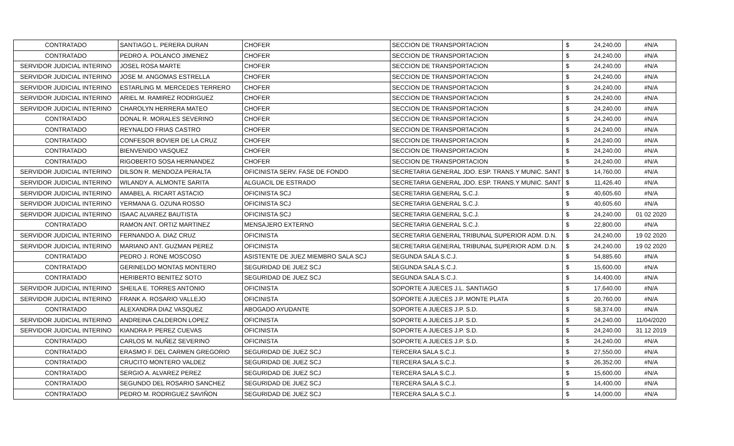| CONTRATADO | SANTIAGO L. PERERA DURAN | CHOFER | SECCION DE TRANSPORTACION | $ | 24,240.00 | #N/A |
| CONTRATADO | PEDRO A. POLANCO JIMENEZ | CHOFER | SECCION DE TRANSPORTACION | $ | 24,240.00 | #N/A |
| SERVIDOR JUDICIAL INTERINO | JOSEL ROSA MARTE | CHOFER | SECCION DE TRANSPORTACION | $ | 24,240.00 | #N/A |
| SERVIDOR JUDICIAL INTERINO | JOSE M. ANGOMAS ESTRELLA | CHOFER | SECCION DE TRANSPORTACION | $ | 24,240.00 | #N/A |
| SERVIDOR JUDICIAL INTERINO | ESTARLING M. MERCEDES TERRERO | CHOFER | SECCION DE TRANSPORTACION | $ | 24,240.00 | #N/A |
| SERVIDOR JUDICIAL INTERINO | ARIEL M. RAMIREZ RODRIGUEZ | CHOFER | SECCION DE TRANSPORTACION | $ | 24,240.00 | #N/A |
| SERVIDOR JUDICIAL INTERINO | CHAROLYN HERRERA MATEO | CHOFER | SECCION DE TRANSPORTACION | $ | 24,240.00 | #N/A |
| CONTRATADO | DONAL R. MORALES SEVERINO | CHOFER | SECCION DE TRANSPORTACION | $ | 24,240.00 | #N/A |
| CONTRATADO | REYNALDO FRIAS CASTRO | CHOFER | SECCION DE TRANSPORTACION | $ | 24,240.00 | #N/A |
| CONTRATADO | CONFESOR BOVIER DE LA CRUZ | CHOFER | SECCION DE TRANSPORTACION | $ | 24,240.00 | #N/A |
| CONTRATADO | BIENVENIDO VASQUEZ | CHOFER | SECCION DE TRANSPORTACION | $ | 24,240.00 | #N/A |
| CONTRATADO | RIGOBERTO SOSA HERNANDEZ | CHOFER | SECCION DE TRANSPORTACION | $ | 24,240.00 | #N/A |
| SERVIDOR JUDICIAL INTERINO | DILSON R. MENDOZA PERALTA | OFICINISTA SERV. FASE DE FONDO | SECRETARIA GENERAL JDO. ESP. TRANS.Y MUNIC. SANT | $ | 14,760.00 | #N/A |
| SERVIDOR JUDICIAL INTERINO | WILANDY A. ALMONTE SARITA | ALGUACIL DE ESTRADO | SECRETARIA GENERAL JDO. ESP. TRANS.Y MUNIC. SANT | $ | 11,426.40 | #N/A |
| SERVIDOR JUDICIAL INTERINO | AMABEL A. RICART ASTACIO | OFICINISTA SCJ | SECRETARIA GENERAL S.C.J. | $ | 40,605.60 | #N/A |
| SERVIDOR JUDICIAL INTERINO | YERMANA G. OZUNA ROSSO | OFICINISTA SCJ | SECRETARIA GENERAL S.C.J. | $ | 40,605.60 | #N/A |
| SERVIDOR JUDICIAL INTERINO | ISAAC ALVAREZ BAUTISTA | OFICINISTA SCJ | SECRETARIA GENERAL S.C.J. | $ | 24,240.00 | 01 02 2020 |
| CONTRATADO | RAMON ANT. ORTIZ MARTINEZ | MENSAJERO EXTERNO | SECRETARIA GENERAL S.C.J. | $ | 22,800.00 | #N/A |
| SERVIDOR JUDICIAL INTERINO | FERNANDO A. DIAZ CRUZ | OFICINISTA | SECRETARIA GENERAL TRIBUNAL SUPERIOR ADM. D.N. | $ | 24,240.00 | 19 02 2020 |
| SERVIDOR JUDICIAL INTERINO | MARIANO ANT. GUZMAN PEREZ | OFICINISTA | SECRETARIA GENERAL TRIBUNAL SUPERIOR ADM. D.N. | $ | 24,240.00 | 19 02 2020 |
| CONTRATADO | PEDRO J. RONE MOSCOSO | ASISTENTE DE JUEZ MIEMBRO SALA SCJ | SEGUNDA SALA S.C.J. | $ | 54,885.60 | #N/A |
| CONTRATADO | GERINELDO MONTAS MONTERO | SEGURIDAD DE JUEZ SCJ | SEGUNDA SALA S.C.J. | $ | 15,600.00 | #N/A |
| CONTRATADO | HERIBERTO BENITEZ SOTO | SEGURIDAD DE JUEZ SCJ | SEGUNDA SALA S.C.J. | $ | 14,400.00 | #N/A |
| SERVIDOR JUDICIAL INTERINO | SHEILA E. TORRES ANTONIO | OFICINISTA | SOPORTE A JUECES J.L. SANTIAGO | $ | 17,640.00 | #N/A |
| SERVIDOR JUDICIAL INTERINO | FRANK A. ROSARIO VALLEJO | OFICINISTA | SOPORTE A JUECES J.P. MONTE PLATA | $ | 20,760.00 | #N/A |
| CONTRATADO | ALEXANDRA DIAZ VASQUEZ | ABOGADO AYUDANTE | SOPORTE A JUECES J.P. S.D. | $ | 58,374.00 | #N/A |
| SERVIDOR JUDICIAL INTERINO | ANDREINA CALDERON LOPEZ | OFICINISTA | SOPORTE A JUECES J.P. S.D. | $ | 24,240.00 | 11/04/2020 |
| SERVIDOR JUDICIAL INTERINO | KIANDRA P. PEREZ CUEVAS | OFICINISTA | SOPORTE A JUECES J.P. S.D. | $ | 24,240.00 | 31 12 2019 |
| CONTRATADO | CARLOS M. NUÑEZ SEVERINO | OFICINISTA | SOPORTE A JUECES J.P. S.D. | $ | 24,240.00 | #N/A |
| CONTRATADO | ERASMO F. DEL CARMEN GREGORIO | SEGURIDAD DE JUEZ SCJ | TERCERA SALA S.C.J. | $ | 27,550.00 | #N/A |
| CONTRATADO | CRUCITO MONTERO VALDEZ | SEGURIDAD DE JUEZ SCJ | TERCERA SALA S.C.J. | $ | 26,352.00 | #N/A |
| CONTRATADO | SERGIO A. ALVAREZ PEREZ | SEGURIDAD DE JUEZ SCJ | TERCERA SALA S.C.J. | $ | 15,600.00 | #N/A |
| CONTRATADO | SEGUNDO DEL ROSARIO SANCHEZ | SEGURIDAD DE JUEZ SCJ | TERCERA SALA S.C.J. | $ | 14,400.00 | #N/A |
| CONTRATADO | PEDRO M. RODRIGUEZ SAVIÑON | SEGURIDAD DE JUEZ SCJ | TERCERA SALA S.C.J. | $ | 14,000.00 | #N/A |